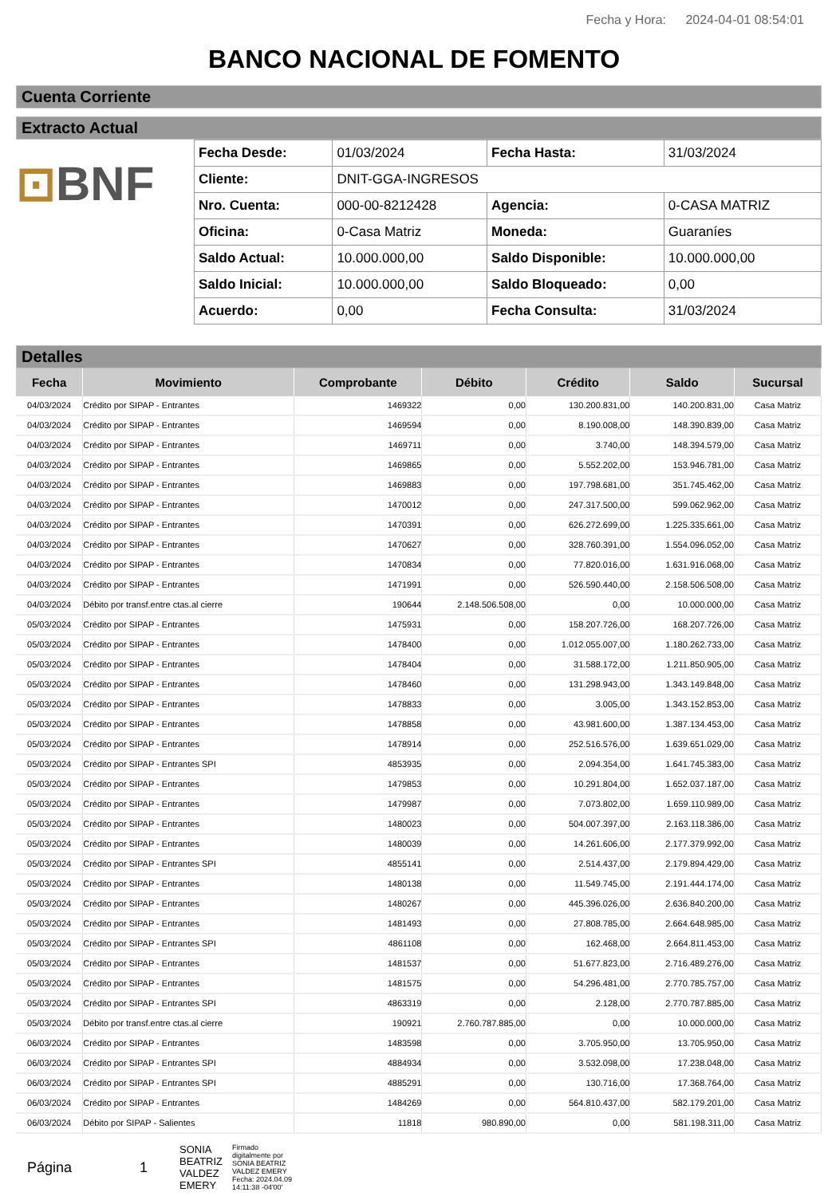Fecha y Hora: 2024-04-01 08:54:01
BANCO NACIONAL DE FOMENTO
Cuenta Corriente
Extracto Actual
⊡BNF
| Fecha Desde: | 01/03/2024 | Fecha Hasta: | 31/03/2024 |
| Cliente: | DNIT-GGA-INGRESOS | | |
| Nro. Cuenta: | 000-00-8212428 | Agencia: | 0-CASA MATRIZ |
| Oficina: | 0-Casa Matriz | Moneda: | Guaraníes |
| Saldo Actual: | 10.000.000,00 | Saldo Disponible: | 10.000.000,00 |
| Saldo Inicial: | 10.000.000,00 | Saldo Bloqueado: | 0,00 |
| Acuerdo: | 0,00 | Fecha Consulta: | 31/03/2024 |
Detalles
| Fecha | Movimiento | Comprobante | Débito | Crédito | Saldo | Sucursal |
| --- | --- | --- | --- | --- | --- | --- |
| 04/03/2024 | Crédito por SIPAP - Entrantes | 1469322 | 0,00 | 130.200.831,00 | 140.200.831,00 | Casa Matriz |
| 04/03/2024 | Crédito por SIPAP - Entrantes | 1469594 | 0,00 | 8.190.008,00 | 148.390.839,00 | Casa Matriz |
| 04/03/2024 | Crédito por SIPAP - Entrantes | 1469711 | 0,00 | 3.740,00 | 148.394.579,00 | Casa Matriz |
| 04/03/2024 | Crédito por SIPAP - Entrantes | 1469865 | 0,00 | 5.552.202,00 | 153.946.781,00 | Casa Matriz |
| 04/03/2024 | Crédito por SIPAP - Entrantes | 1469883 | 0,00 | 197.798.681,00 | 351.745.462,00 | Casa Matriz |
| 04/03/2024 | Crédito por SIPAP - Entrantes | 1470012 | 0,00 | 247.317.500,00 | 599.062.962,00 | Casa Matriz |
| 04/03/2024 | Crédito por SIPAP - Entrantes | 1470391 | 0,00 | 626.272.699,00 | 1.225.335.661,00 | Casa Matriz |
| 04/03/2024 | Crédito por SIPAP - Entrantes | 1470627 | 0,00 | 328.760.391,00 | 1.554.096.052,00 | Casa Matriz |
| 04/03/2024 | Crédito por SIPAP - Entrantes | 1470834 | 0,00 | 77.820.016,00 | 1.631.916.068,00 | Casa Matriz |
| 04/03/2024 | Crédito por SIPAP - Entrantes | 1471991 | 0,00 | 526.590.440,00 | 2.158.506.508,00 | Casa Matriz |
| 04/03/2024 | Débito por transf.entre ctas.al cierre | 190644 | 2.148.506.508,00 | 0,00 | 10.000.000,00 | Casa Matriz |
| 05/03/2024 | Crédito por SIPAP - Entrantes | 1475931 | 0,00 | 158.207.726,00 | 168.207.726,00 | Casa Matriz |
| 05/03/2024 | Crédito por SIPAP - Entrantes | 1478400 | 0,00 | 1.012.055.007,00 | 1.180.262.733,00 | Casa Matriz |
| 05/03/2024 | Crédito por SIPAP - Entrantes | 1478404 | 0,00 | 31.588.172,00 | 1.211.850.905,00 | Casa Matriz |
| 05/03/2024 | Crédito por SIPAP - Entrantes | 1478460 | 0,00 | 131.298.943,00 | 1.343.149.848,00 | Casa Matriz |
| 05/03/2024 | Crédito por SIPAP - Entrantes | 1478833 | 0,00 | 3.005,00 | 1.343.152.853,00 | Casa Matriz |
| 05/03/2024 | Crédito por SIPAP - Entrantes | 1478858 | 0,00 | 43.981.600,00 | 1.387.134.453,00 | Casa Matriz |
| 05/03/2024 | Crédito por SIPAP - Entrantes | 1478914 | 0,00 | 252.516.576,00 | 1.639.651.029,00 | Casa Matriz |
| 05/03/2024 | Crédito por SIPAP - Entrantes SPI | 4853935 | 0,00 | 2.094.354,00 | 1.641.745.383,00 | Casa Matriz |
| 05/03/2024 | Crédito por SIPAP - Entrantes | 1479853 | 0,00 | 10.291.804,00 | 1.652.037.187,00 | Casa Matriz |
| 05/03/2024 | Crédito por SIPAP - Entrantes | 1479987 | 0,00 | 7.073.802,00 | 1.659.110.989,00 | Casa Matriz |
| 05/03/2024 | Crédito por SIPAP - Entrantes | 1480023 | 0,00 | 504.007.397,00 | 2.163.118.386,00 | Casa Matriz |
| 05/03/2024 | Crédito por SIPAP - Entrantes | 1480039 | 0,00 | 14.261.606,00 | 2.177.379.992,00 | Casa Matriz |
| 05/03/2024 | Crédito por SIPAP - Entrantes SPI | 4855141 | 0,00 | 2.514.437,00 | 2.179.894.429,00 | Casa Matriz |
| 05/03/2024 | Crédito por SIPAP - Entrantes | 1480138 | 0,00 | 11.549.745,00 | 2.191.444.174,00 | Casa Matriz |
| 05/03/2024 | Crédito por SIPAP - Entrantes | 1480267 | 0,00 | 445.396.026,00 | 2.636.840.200,00 | Casa Matriz |
| 05/03/2024 | Crédito por SIPAP - Entrantes | 1481493 | 0,00 | 27.808.785,00 | 2.664.648.985,00 | Casa Matriz |
| 05/03/2024 | Crédito por SIPAP - Entrantes SPI | 4861108 | 0,00 | 162.468,00 | 2.664.811.453,00 | Casa Matriz |
| 05/03/2024 | Crédito por SIPAP - Entrantes | 1481537 | 0,00 | 51.677.823,00 | 2.716.489.276,00 | Casa Matriz |
| 05/03/2024 | Crédito por SIPAP - Entrantes | 1481575 | 0,00 | 54.296.481,00 | 2.770.785.757,00 | Casa Matriz |
| 05/03/2024 | Crédito por SIPAP - Entrantes SPI | 4863319 | 0,00 | 2.128,00 | 2.770.787.885,00 | Casa Matriz |
| 05/03/2024 | Débito por transf.entre ctas.al cierre | 190921 | 2.760.787.885,00 | 0,00 | 10.000.000,00 | Casa Matriz |
| 06/03/2024 | Crédito por SIPAP - Entrantes | 1483598 | 0,00 | 3.705.950,00 | 13.705.950,00 | Casa Matriz |
| 06/03/2024 | Crédito por SIPAP - Entrantes SPI | 4884934 | 0,00 | 3.532.098,00 | 17.238.048,00 | Casa Matriz |
| 06/03/2024 | Crédito por SIPAP - Entrantes SPI | 4885291 | 0,00 | 130.716,00 | 17.368.764,00 | Casa Matriz |
| 06/03/2024 | Crédito por SIPAP - Entrantes | 1484269 | 0,00 | 564.810.437,00 | 582.179.201,00 | Casa Matriz |
| 06/03/2024 | Débito por SIPAP - Salientes | 11818 | 980.890,00 | 0,00 | 581.198.311,00 | Casa Matriz |
Página 1
SONIA
BEATRIZ
VALDEZ
EMERY
Firmado
digitalmente por
SONIA BEATRIZ
VALDEZ EMERY
Fecha: 2024.04.09
14:11:38 -04'00'